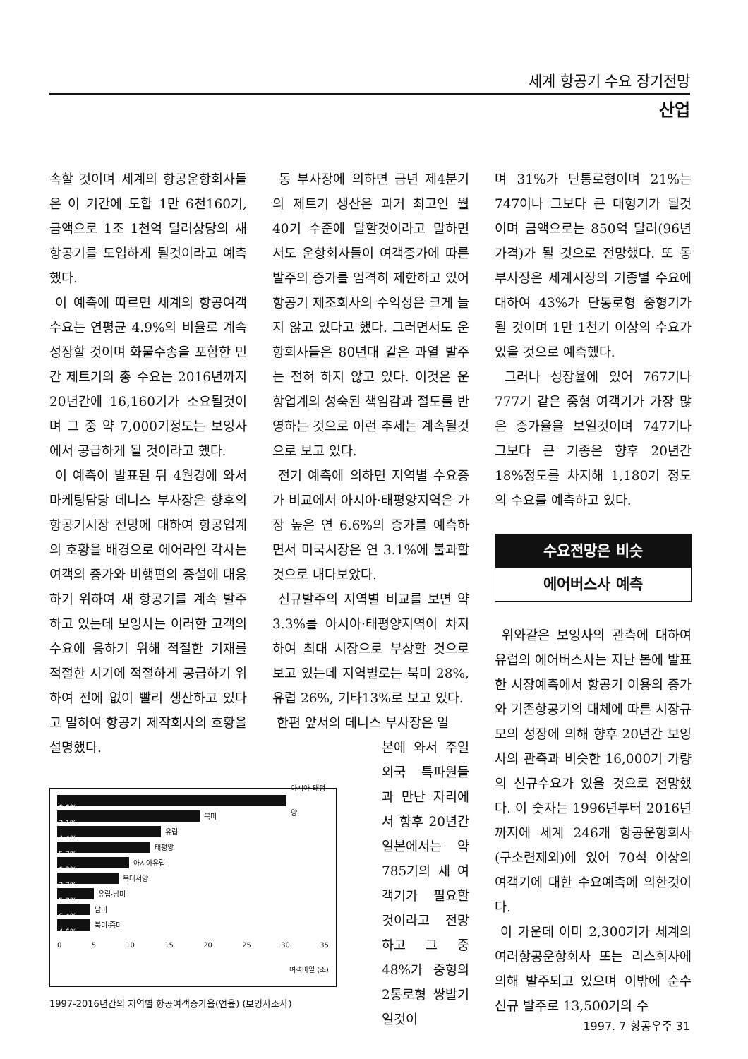세계 항공기 수요 장기전망
산업
속할 것이며 세계의 항공운항회사들은 이 기간에 도합 1만 6천160기, 금액으로 1조 1천억 달러상당의 새 항공기를 도입하게 될것이라고 예측했다.
이 예측에 따르면 세계의 항공여객수요는 연평균 4.9%의 비율로 계속 성장할 것이며 화물수송을 포함한 민간 제트기의 총 수요는 2016년까지 20년간에 16,160기가 소요될것이며 그 중 약 7,000기정도는 보잉사에서 공급하게 될 것이라고 했다.
이 예측이 발표된 뒤 4월경에 와서 마케팅담당 데니스 부사장은 향후의 항공기시장 전망에 대하여 항공업계의 호황을 배경으로 에어라인 각사는 여객의 증가와 비행편의 증설에 대응하기 위하여 새 항공기를 계속 발주하고 있는데 보잉사는 이러한 고객의 수요에 응하기 위해 적절한 기재를 적절한 시기에 적절하게 공급하기 위하여 전에 없이 빨리 생산하고 있다고 말하여 항공기 제작회사의 호황을 설명했다.
6.6%
아시아·태평양
3.1%
북미
4.4%
유럽
5.7%
태평양
6.3%
아시아유럽
3.7%
북대서양
5.7%
유럽·남미
6.4%
남미
4.6%
북미·중미
0 5 10 15 20 25 30 35
여객마일 (조)
1997-2016년간의 지역별 항공여객증가율(연율) (보잉사조사)
동 부사장에 의하면 금년 제4분기의 제트기 생산은 과거 최고인 월 40기 수준에 달할것이라고 말하면서도 운항회사들이 여객증가에 따른 발주의 증가를 엄격히 제한하고 있어 항공기 제조회사의 수익성은 크게 늘지 않고 있다고 했다. 그러면서도 운항회사들은 80년대 같은 과열 발주는 전혀 하지 않고 있다. 이것은 운항업계의 성숙된 책임감과 절도를 반영하는 것으로 이런 추세는 계속될것으로 보고 있다.
전기 예측에 의하면 지역별 수요증가 비교에서 아시아·태평양지역은 가장 높은 연 6.6%의 증가를 예측하면서 미국시장은 연 3.1%에 불과할 것으로 내다보았다.
신규발주의 지역별 비교를 보면 약 3.3%를 아시아·태평양지역이 차지하여 최대 시장으로 부상할 것으로 보고 있는데 지역별로는 북미 28%, 유럽 26%, 기타13%로 보고 있다.
한편 앞서의 데니스 부사장은 일
본에 와서 주일 외국 특파원들과 만난 자리에서 향후 20년간 일본에서는 약 785기의 새 여객기가 필요할 것이라고 전망하고 그 중 48%가 중형의 2통로형 쌍발기일것이
며 31%가 단통로형이며 21%는 747이나 그보다 큰 대형기가 될것이며 금액으로는 850억 달러(96년가격)가 될 것으로 전망했다. 또 동 부사장은 세계시장의 기종별 수요에 대하여 43%가 단통로형 중형기가 될 것이며 1만 1천기 이상의 수요가 있을 것으로 예측했다.
그러나 성장율에 있어 767기나 777기 같은 중형 여객기가 가장 많은 증가율을 보일것이며 747기나 그보다 큰 기종은 향후 20년간 18%정도를 차지해 1,180기 정도의 수요를 예측하고 있다.
수요전망은 비슷
에어버스사 예측
위와같은 보잉사의 관측에 대하여 유럽의 에어버스사는 지난 봄에 발표한 시장예측에서 항공기 이용의 증가와 기존항공기의 대체에 따른 시장규모의 성장에 의해 향후 20년간 보잉사의 관측과 비슷한 16,000기 가량의 신규수요가 있을 것으로 전망했다. 이 숫자는 1996년부터 2016년까지에 세계 246개 항공운항회사(구소련제외)에 있어 70석 이상의 여객기에 대한 수요예측에 의한것이다.
이 가운데 이미 2,300기가 세계의 여러항공운항회사 또는 리스회사에 의해 발주되고 있으며 이밖에 순수 신규 발주로 13,500기의 수
1997. 7 항공우주 31